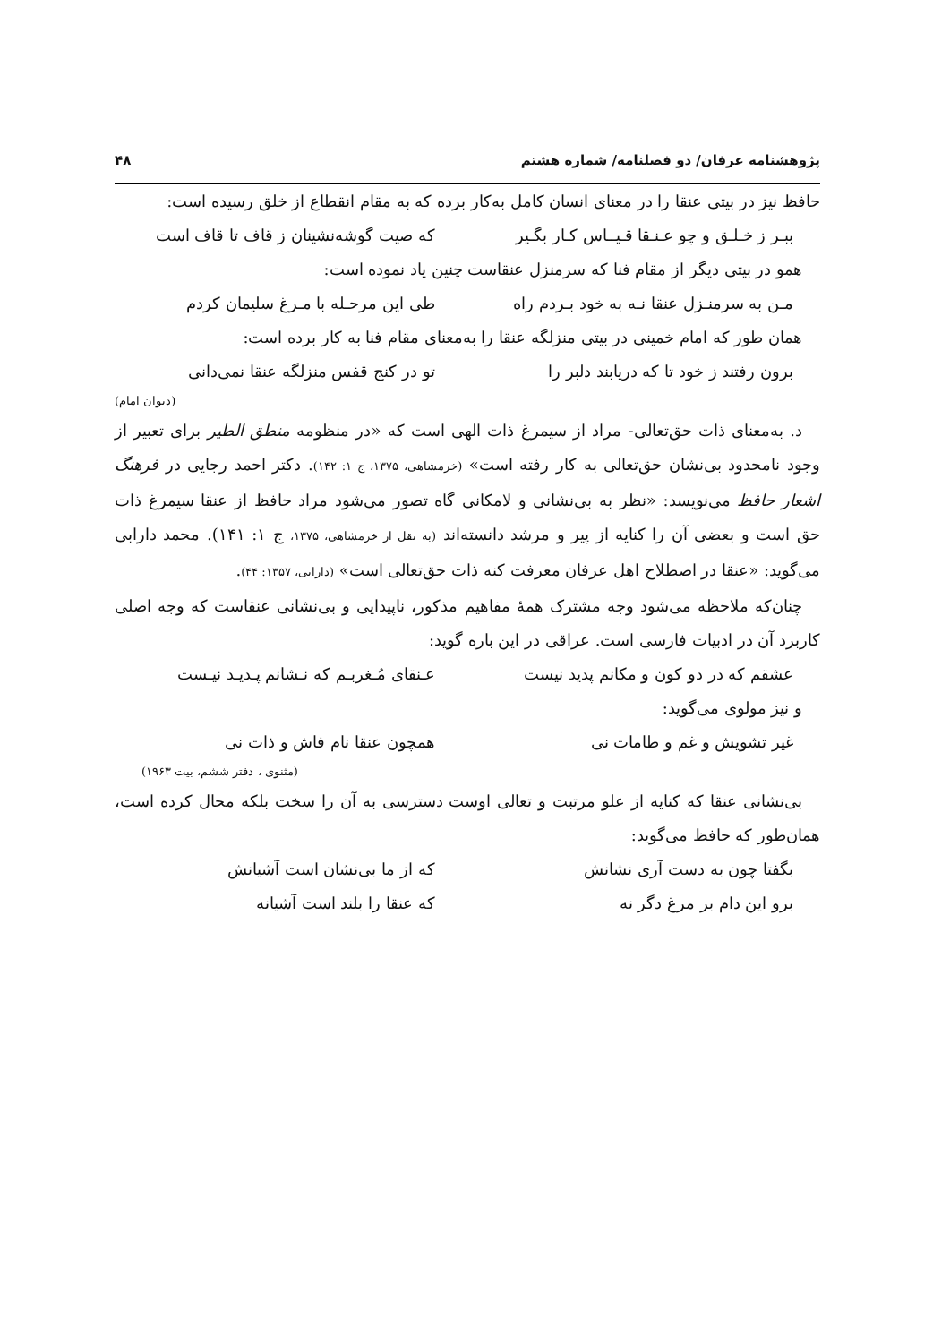پژوهشنامه عرفان/ دو فصلنامه/ شماره هشتم ۴۸
حافظ نیز در بیتی عنقا را در معنای انسان کامل به‌کار برده که به مقام انقطاع از خلق رسیده است:
ببـر ز خـلـق و چو عـنـقا قـیــاس کـار بگـیر که صیت گوشه‌نشینان ز قاف تا قاف است
همو در بیتی دیگر از مقام فنا که سرمنزل عنقاست چنین یاد نموده است:
مـن به سرمنـزل عنقا نـه به خود بـردم راه طی این مرحـله با مـرغ سلیمان کردم
همان طور که امام خمینی در بیتی منزلگه عنقا را به‌معنای مقام فنا به کار برده است:
برون رفتند ز خود تا که دریابند دلبر را تو در کنج قفس منزلگه عنقا نمی‌دانی
(دیوان امام)
د. به‌معنای ذات حق‌تعالی- مراد از سیمرغ ذات الهی است که «در منظومه منطق الطیر برای تعبیر از وجود نامحدود بی‌نشان حق‌تعالی به کار رفته است» (خرمشاهی، ۱۳۷۵، ج ۱: ۱۴۲). دکتر احمد رجایی در فرهنگ اشعار حافظ می‌نویسد: «نظر به بی‌نشانی و لامکانی گاه تصور می‌شود مراد حافظ از عنقا سیمرغ ذات حق است و بعضی آن را کنایه از پیر و مرشد دانسته‌اند (به نقل از خرمشاهی، ۱۳۷۵، ج ۱: ۱۴۱). محمد دارابی می‌گوید: «عنقا در اصطلاح اهل عرفان معرفت کنه ذات حق‌تعالی است» (دارابی، ۱۳۵۷: ۴۴).
چنان‌که ملاحظه می‌شود وجه مشترک همهٔ مفاهیم مذکور، ناپیدایی و بی‌نشانی عنقاست که وجه اصلی کاربرد آن در ادبیات فارسی است. عراقی در این باره گوید:
عشقم که در دو کون و مکانم پدید نیست عـنقای مُـغربـم که نـشانم پـدیـد نیـست
و نیز مولوی می‌گوید:
غیر تشویش و غم و طامات نی همچون عنقا نام فاش و ذات نی
(مثنوی ، دفتر ششم، بیت ۱۹۶۳)
بی‌نشانی عنقا که کنایه از علو مرتبت و تعالی اوست دسترسی به آن را سخت بلکه محال کرده است، همان‌طور که حافظ می‌گوید:
بگفتا چون به دست آری نشانش که از ما بی‌نشان است آشیانش
برو این دام بر مرغ دگر نه که عنقا را بلند است آشیانه